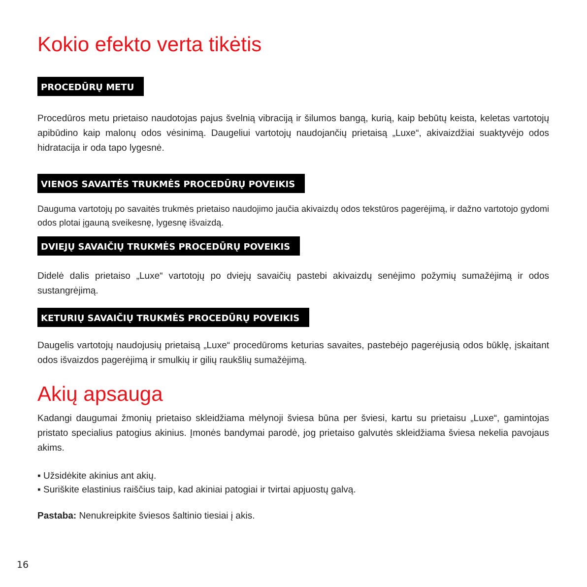Kokio efekto verta tikėtis
PROCEDŪRŲ METU
Procedūros metu prietaiso naudotojas pajus švelnią vibraciją ir šilumos bangą, kurią, kaip bebūtų keista, keletas vartotojų apibūdino kaip malonų odos vėsinimą. Daugeliui vartotojų naudojančių prietaisą „Luxe“, akivaizdžiai suaktyvėjo odos hidratacija ir oda tapo lygesnė.
VIENOS SAVAITĖS TRUKMĖS PROCEDŪRŲ POVEIKIS
Dauguma vartotojų po savaitės trukmės prietaiso naudojimo jaučia akivaizdų odos tekstūros pagerėjimą, ir dažno vartotojo gydomi odos plotai įgauną sveikesnę, lygesnę išvaizdą.
DVIEJŲ SAVAIČIŲ TRUKMĖS PROCEDŪRŲ POVEIKIS
Didelė dalis prietaiso „Luxe“ vartotojų po dviejų savaičių pastebi akivaizdų senėjimo požymių sumažėjimą ir odos sustangrėjimą.
KETURIŲ SAVAIČIŲ TRUKMĖS PROCEDŪRŲ POVEIKIS
Daugelis vartotojų naudojusių prietaisą „Luxe“ procedūroms keturias savaites, pastebėjo pagerėjusią odos būklę, įskaitant odos išvaizdos pagerėjimą ir smulkių ir gilių raukšlių sumažėjimą.
Akių apsauga
Kadangi daugumai žmonių prietaiso skleidžiama mėlynoji šviesa būna per šviesi, kartu su prietaisu „Luxe“, gamintojas pristato specialius patogius akinius. Įmonės bandymai parodė, jog prietaiso galvutės skleidžiama šviesa nekelia pavojaus akims.
▪ Užsidėkite akinius ant akių.
▪ Suriškite elastinius raiščius taip, kad akiniai patogiai ir tvirtai apjuostų galvą.
Pastaba: Nenukreipkite šviesos šaltinio tiesiai į akis.
16